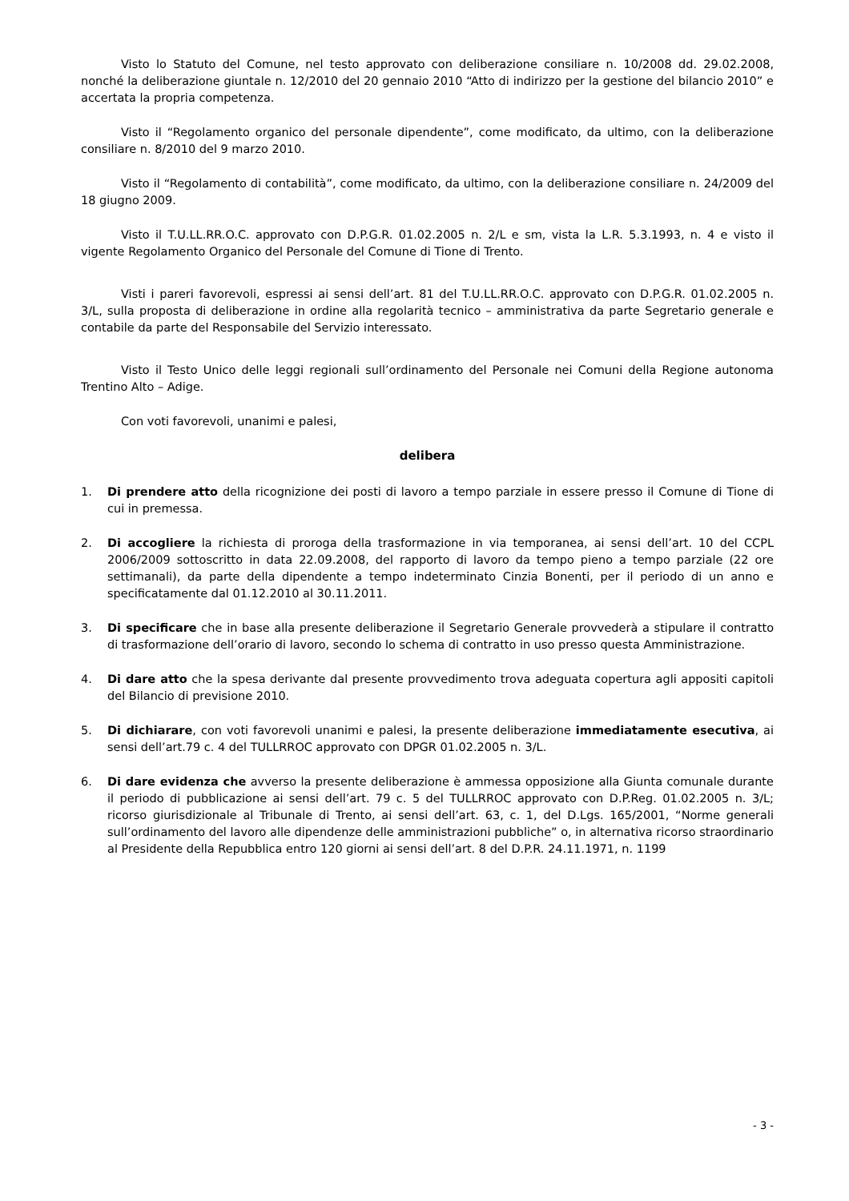Visto lo Statuto del Comune, nel testo approvato con deliberazione consiliare n. 10/2008 dd. 29.02.2008, nonché la deliberazione giuntale n. 12/2010 del 20 gennaio 2010 “Atto di indirizzo per la gestione del bilancio 2010” e accertata la propria competenza.
Visto il “Regolamento organico del personale dipendente”, come modificato, da ultimo, con la deliberazione consiliare n. 8/2010 del 9 marzo 2010.
Visto il “Regolamento di contabilità”, come modificato, da ultimo, con la deliberazione consiliare n. 24/2009 del 18 giugno 2009.
Visto il T.U.LL.RR.O.C. approvato con D.P.G.R. 01.02.2005 n. 2/L e sm, vista la L.R. 5.3.1993, n. 4 e visto il vigente Regolamento Organico del Personale del Comune di Tione di Trento.
Visti i pareri favorevoli, espressi ai sensi dell’art. 81 del T.U.LL.RR.O.C. approvato con D.P.G.R. 01.02.2005 n. 3/L, sulla proposta di deliberazione in ordine alla regolarità tecnico – amministrativa da parte Segretario generale e contabile da parte del Responsabile del Servizio interessato.
Visto il Testo Unico delle leggi regionali sull’ordinamento del Personale nei Comuni della Regione autonoma Trentino Alto – Adige.
Con voti favorevoli, unanimi e palesi,
delibera
1. Di prendere atto della ricognizione dei posti di lavoro a tempo parziale in essere presso il Comune di Tione di cui in premessa.
2. Di accogliere la richiesta di proroga della trasformazione in via temporanea, ai sensi dell’art. 10 del CCPL 2006/2009 sottoscritto in data 22.09.2008, del rapporto di lavoro da tempo pieno a tempo parziale (22 ore settimanali), da parte della dipendente a tempo indeterminato Cinzia Bonenti, per il periodo di un anno e specificatamente dal 01.12.2010 al 30.11.2011.
3. Di specificare che in base alla presente deliberazione il Segretario Generale provvederà a stipulare il contratto di trasformazione dell’orario di lavoro, secondo lo schema di contratto in uso presso questa Amministrazione.
4. Di dare atto che la spesa derivante dal presente provvedimento trova adeguata copertura agli appositi capitoli del Bilancio di previsione 2010.
5. Di dichiarare, con voti favorevoli unanimi e palesi, la presente deliberazione immediatamente esecutiva, ai sensi dell’art.79 c. 4 del TULLRROC approvato con DPGR 01.02.2005 n. 3/L.
6. Di dare evidenza che avverso la presente deliberazione è ammessa opposizione alla Giunta comunale durante il periodo di pubblicazione ai sensi dell’art. 79 c. 5 del TULLRROC approvato con D.P.Reg. 01.02.2005 n. 3/L; ricorso giurisdizionale al Tribunale di Trento, ai sensi dell’art. 63, c. 1, del D.Lgs. 165/2001, “Norme generali sull’ordinamento del lavoro alle dipendenze delle amministrazioni pubbliche” o, in alternativa ricorso straordinario al Presidente della Repubblica entro 120 giorni ai sensi dell’art. 8 del D.P.R. 24.11.1971, n. 1199
- 3 -